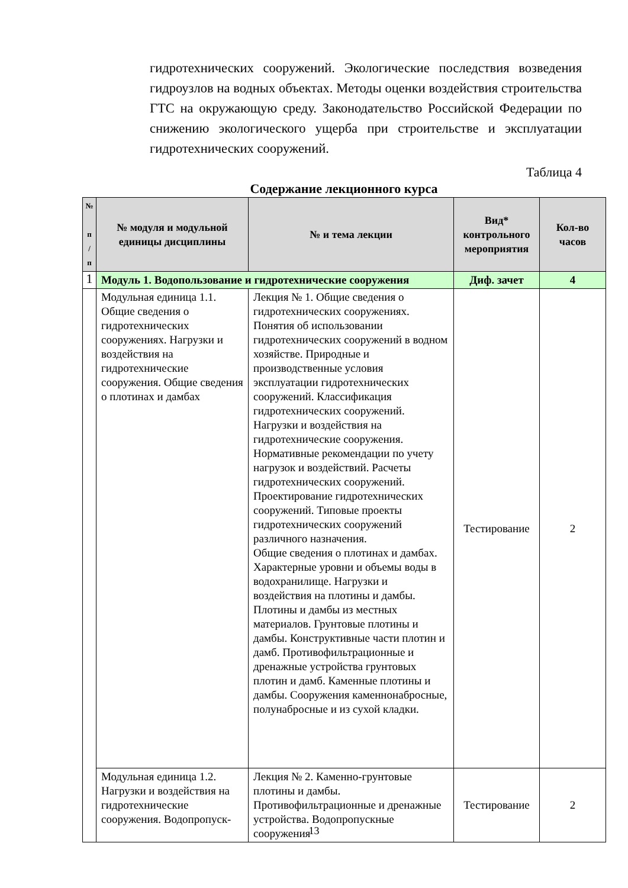гидротехнических сооружений. Экологические последствия возведения гидроузлов на водных объектах. Методы оценки воздействия строительства ГТС на окружающую среду. Законодательство Российской Федерации по снижению экологического ущерба при строительстве и эксплуатации гидротехнических сооружений.
Таблица 4
Содержание лекционного курса
| № п / п | № модуля и модульной единицы дисциплины | № и тема лекции | Вид* контрольного мероприятия | Кол-во часов |
| --- | --- | --- | --- | --- |
| 1 | Модуль 1. Водопользование и гидротехнические сооружения | | Диф. зачет | 4 |
| | Модульная единица 1.1. Общие сведения о гидротехнических сооружениях. Нагрузки и воздействия на гидротехнические сооружения. Общие сведения о плотинах и дамбах | Лекция № 1. Общие сведения о гидротехнических сооружениях. Понятия об использовании гидротехнических сооружений в водном хозяйстве. Природные и производственные условия эксплуатации гидротехнических сооружений. Классификация гидротехнических сооружений. Нагрузки и воздействия на гидротехнические сооружения. Нормативные рекомендации по учету нагрузок и воздействий. Расчеты гидротехнических сооружений. Проектирование гидротехнических сооружений. Типовые проекты гидротехнических сооружений различного назначения. Общие сведения о плотинах и дамбах. Характерные уровни и объемы воды в водохранилище. Нагрузки и воздействия на плотины и дамбы. Плотины и дамбы из местных материалов. Грунтовые плотины и дамбы. Конструктивные части плотин и дамб. Противофильтрационные и дренажные устройства грунтовых плотин и дамб. Каменные плотины и дамбы. Сооружения каменнонабросные, полунабросные и из сухой кладки. | Тестирование | 2 |
| | Модульная единица 1.2. Нагрузки и воздействия на гидротехнические сооружения. Водопропуск- | Лекция № 2. Каменно-грунтовые плотины и дамбы. Противофильтрационные и дренажные устройства. Водопропускные сооружения | Тестирование | 2 |
13